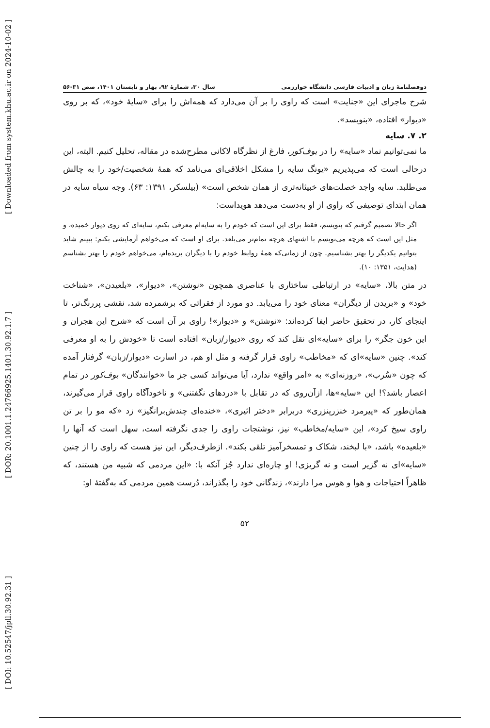[ DOI: 10.52547/jpll.30.92.31 ] [ DOR: 20.1001.1.24766925.1401.30.92.1.7 ] [ Downloaded from system.khu.ac.ir on 2024-10-02 ]
دوفصلنامهٔ زبان و ادبیات فارسی دانشگاه خوارزمی سال ۳۰، شمارهٔ ۹۲، بهار و تابستان ۱۴۰۱، صص ۳۱-۵۶
شرح ماجرای این «جنایت» است که راوی را بر آن می‌دارد که همه‌اش را برای «سایهٔ خود»، که بر روی «دیوار» افتاده، «بنویسد».
۲. ۷. سایه
ما نمی‌توانیم نماد «سایه» را در بوف‌کور، فارغ از نظرگاه لاکانی مطرح‌شده در مقاله، تحلیل کنیم. البته، این درحالی است که می‌پذیریم «یونگ سایه را مشکل اخلاقی‌ای می‌نامد که همهٔ شخصیت/خود را به چالش می‌طلبد. سایه واجد خصلت‌های خبیثانه‌تری از همان شخص است» (بیلسکر، ۱۳۹۱: ۶۳). وجه سیاه سایه در همان ابتدای توصیفی که راوی از او به‌دست می‌دهد هویداست:
اگر حالا تصمیم گرفتم که بنویسم، فقط برای این است که خودم را به سایه‌ام معرفی بکنم، سایه‌ای که روی دیوار خمیده، و مثل این است که هرچه می‌نویسم با اشتهای هرچه تمام‌تر می‌بلعد. برای او است که می‌خواهم آزمایشی بکنم: ببینم شاید بتوانیم یکدیگر را بهتر بشناسیم. چون از زمانی‌که همهٔ روابط خودم را با دیگران بریده‌ام، می‌خواهم خودم را بهتر بشناسم (هدایت، ۱۳۵۱: ۱۰).
در متن بالا، «سایه» در ارتباطی ساختاری با عناصری همچون «نوشتن»، «دیوار»، «بلعیدن»، «شناخت خود» و «بریدن از دیگران» معنای خود را می‌یابد. دو مورد از فقراتی که برشمرده شد، نقشی پررنگ‌تر، تا اینجای کار، در تحقیق حاضر ایفا کرده‌اند: «نوشتن» و «دیوار»! راوی بر آن است که «شرح این هجران و این خون جگر» را برای «سایه»ای نقل کند که روی «دیوار/زبان» افتاده است تا «خودش را به او معرفی کند». چنین «سایه»ای که «مخاطب» راوی قرار گرفته و مثل او هم، در اسارت «دیوار/زبان» گرفتار آمده که چون «سُرب»، «روزنه‌ای» به «امر واقع» ندارد، آیا می‌تواند کسی جز ما «خوانندگان» بوف‌کور در تمام اعصار باشد؟! این «سایه»ها، ازآن‌روی که در تقابل با «دردهای نگفتنی» و ناخودآگاه راوی قرار می‌گیرند، همان‌طور که «پیرمرد خنزرپنزری» دربرابر «دختر اثیری»، «خنده‌ای چندش‌برانگیز» زد «که مو را بر تن راوی سیخ کرد»، این «سایه/مخاطب» نیز، نوشتجات راوی را جدی نگرفته است، سهل است که آنها را «بلعیده» باشد، «با لبخند، شکاک و تمسخرآمیز تلقی بکند». ازطرف‌دیگر، این نیز هست که راوی را از چنین «سایه»ای نه گزیر است و نه گریزی! او چاره‌ای ندارد جُز آنکه با: «این مردمی که شبیه من هستند، که ظاهراً احتیاجات و هوا و هوس مرا دارند»، زندگانی خود را بگذراند، دُرست همین مردمی که به‌گفتهٔ او:
۵۲